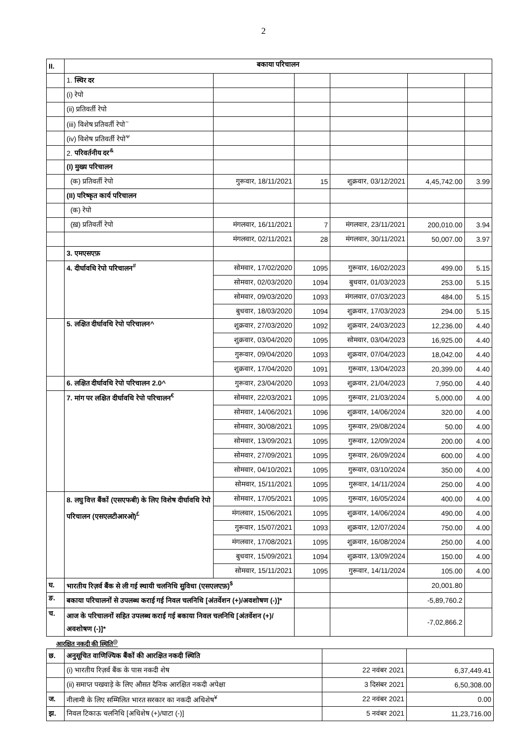2
| II. | बकाया परिचालन | | | | | |
| | 1. स्थिर दर | | | | | |
| | (i) रेपो | | | | | |
| | (ii) प्रतिवर्ती रेपो | | | | | |
| | (iii) विशेष प्रतिवर्ती रेपो<sup>~</sup> | | | | | |
| | (iv) विशेष प्रतिवर्ती रेपो<sup>ᴪ</sup> | | | | | |
| | 2. परिवर्तनीय दर<sup>&</sup> | | | | | |
| | (I) मुख्य परिचालन | | | | | |
| | (क) प्रतिवर्ती रेपो | गुरूवार, 18/11/2021 | 15 | शुक्रवार, 03/12/2021 | 4,45,742.00 | 3.99 |
| | (II) परिष्कृत कार्य परिचालन | | | | | |
| | (क) रेपो | | | | | |
| | (ख़) प्रतिवर्ती रेपो | मंगलवार, 16/11/2021 | 7 | मंगलवार, 23/11/2021 | 200,010.00 | 3.94 |
| | | मंगलवार, 02/11/2021 | 28 | मंगलवार, 30/11/2021 | 50,007.00 | 3.97 |
| | 3. एमएसएफ़ | | | | | |
| | 4. दीर्घावधि रेपो परिचालन<sup>#</sup> | सोमवार, 17/02/2020 | 1095 | गुरूवार, 16/02/2023 | 499.00 | 5.15 |
| | | सोमवार, 02/03/2020 | 1094 | बुधवार, 01/03/2023 | 253.00 | 5.15 |
| | | सोमवार, 09/03/2020 | 1093 | मंगलवार, 07/03/2023 | 484.00 | 5.15 |
| | | बुधवार, 18/03/2020 | 1094 | शुक्रवार, 17/03/2023 | 294.00 | 5.15 |
| | 5. लक्षित दीर्घावधि रेपो परिचालन^ | शुक्रवार, 27/03/2020 | 1092 | शुक्रवार, 24/03/2023 | 12,236.00 | 4.40 |
| | | शुक्रवार, 03/04/2020 | 1095 | सोमवार, 03/04/2023 | 16,925.00 | 4.40 |
| | | गुरूवार, 09/04/2020 | 1093 | शुक्रवार, 07/04/2023 | 18,042.00 | 4.40 |
| | | शुक्रवार, 17/04/2020 | 1091 | गुरूवार, 13/04/2023 | 20,399.00 | 4.40 |
| | 6. लक्षित दीर्घावधि रेपो परिचालन 2.0^ | गुरूवार, 23/04/2020 | 1093 | शुक्रवार, 21/04/2023 | 7,950.00 | 4.40 |
| | 7. मांग पर लक्षित दीर्घावधि रेपो परिचालन<sup>€</sup> | सोमवार, 22/03/2021 | 1095 | गुरूवार, 21/03/2024 | 5,000.00 | 4.00 |
| | | सोमवार, 14/06/2021 | 1096 | शुक्रवार, 14/06/2024 | 320.00 | 4.00 |
| | | सोमवार, 30/08/2021 | 1095 | गुरूवार, 29/08/2024 | 50.00 | 4.00 |
| | | सोमवार, 13/09/2021 | 1095 | गुरूवार, 12/09/2024 | 200.00 | 4.00 |
| | | सोमवार, 27/09/2021 | 1095 | गुरूवार, 26/09/2024 | 600.00 | 4.00 |
| | | सोमवार, 04/10/2021 | 1095 | गुरूवार, 03/10/2024 | 350.00 | 4.00 |
| | | सोमवार, 15/11/2021 | 1095 | गुरूवार, 14/11/2024 | 250.00 | 4.00 |
| | 8. लघु वित्त बैंकों (एसएफबी) के लिए विशेष दीर्घावधि रेपो परिचालन (एसएलटीआरओ)<sup>£</sup> | सोमवार, 17/05/2021 | 1095 | गुरूवार, 16/05/2024 | 400.00 | 4.00 |
| | | मंगलवार, 15/06/2021 | 1095 | शुक्रवार, 14/06/2024 | 490.00 | 4.00 |
| | | गुरूवार, 15/07/2021 | 1093 | शुक्रवार, 12/07/2024 | 750.00 | 4.00 |
| | | मंगलवार, 17/08/2021 | 1095 | शुक्रवार, 16/08/2024 | 250.00 | 4.00 |
| | | बुधवार, 15/09/2021 | 1094 | शुक्रवार, 13/09/2024 | 150.00 | 4.00 |
| | | सोमवार, 15/11/2021 | 1095 | गुरूवार, 14/11/2024 | 105.00 | 4.00 |
| घ. | भारतीय रिज़र्व बैंक से ली गई स्थायी चलनिधि सुविधा (एसएलएफ़)<sup>$</sup> | | | | 20,001.80 | |
| ङ. | बकाया परिचालनों से उपलब्ध कराई गई निवल चलनिधि [अंतर्वेशन (+)/अवशोषण (-)]* | | | | -5,89,760.2 | |
| च. | आज के परिचालनों सहित उपलब्ध कराई गई बकाया निवल चलनिधि [अंतर्वेशन (+)/अवशोषण (-)]* | | | | -7,02,866.2 | |
आरक्षित नकदी की स्थिति<sup>@</sup>
| छ. | अनुसूचित वाणिज्यिक बैंकों की आरक्षित नकदी स्थिति | | |
| | (i) भारतीय रिज़र्व बैंक के पास नकदी शेष | 22 नवंबर 2021 | 6,37,449.41 |
| | (ii) समाप्त पखवाड़े के लिए औसत दैनिक आरक्षित नकदी अपेक्षा | 3 दिसंबर 2021 | 6,50,308.00 |
| ज. | नीलामी के लिए सम्मिलित भारत सरकार का नकदी अधिशेष<sup>¥</sup> | 22 नवंबर 2021 | 0.00 |
| झ. | निवल टिकाऊ चलनिधि [अधिशेष (+)/घाटा (-)] | 5 नवंबर 2021 | 11,23,716.00 |